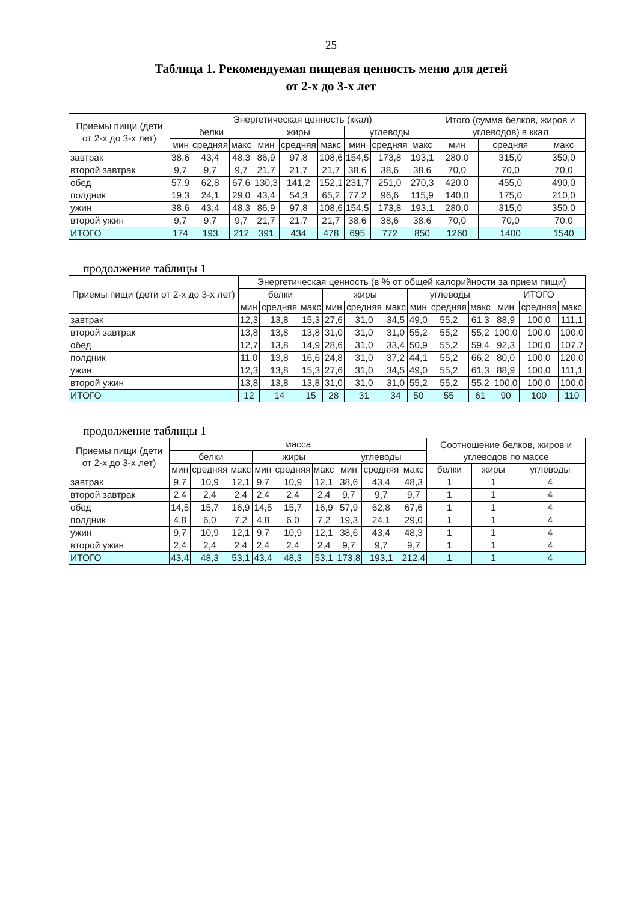25
Таблица 1. Рекомендуемая пищевая ценность меню для детей
от 2-х до 3-х лет
| Приемы пищи (дети от 2-х до 3-х лет) | Энергетическая ценность (ккал) | | | | | | | | | Итого (сумма белков, жиров и углеводов) в ккал | | |
| --- | --- | --- | --- | --- | --- | --- | --- | --- | --- | --- | --- | --- |
| | белки | | | жиры | | | углеводы | | | | | |
| | мин | средняя | макс | мин | средняя | макс | мин | средняя | макс | мин | средняя | макс |
| завтрак | 38,6 | 43,4 | 48,3 | 86,9 | 97,8 | 108,6 | 154,5 | 173,8 | 193,1 | 280,0 | 315,0 | 350,0 |
| второй завтрак | 9,7 | 9,7 | 9,7 | 21,7 | 21,7 | 21,7 | 38,6 | 38,6 | 38,6 | 70,0 | 70,0 | 70,0 |
| обед | 57,9 | 62,8 | 67,6 | 130,3 | 141,2 | 152,1 | 231,7 | 251,0 | 270,3 | 420,0 | 455,0 | 490,0 |
| полдник | 19,3 | 24,1 | 29,0 | 43,4 | 54,3 | 65,2 | 77,2 | 96,6 | 115,9 | 140,0 | 175,0 | 210,0 |
| ужин | 38,6 | 43,4 | 48,3 | 86,9 | 97,8 | 108,6 | 154,5 | 173,8 | 193,1 | 280,0 | 315,0 | 350,0 |
| второй ужин | 9,7 | 9,7 | 9,7 | 21,7 | 21,7 | 21,7 | 38,6 | 38,6 | 38,6 | 70,0 | 70,0 | 70,0 |
| ИТОГО | 174 | 193 | 212 | 391 | 434 | 478 | 695 | 772 | 850 | 1260 | 1400 | 1540 |
продолжение таблицы 1
| Приемы пищи (дети от 2-х до 3-х лет) | Энергетическая ценность (в % от общей калорийности за прием пищи) | | | | | | | | | | | |
| --- | --- | --- | --- | --- | --- | --- | --- | --- | --- | --- | --- | --- |
| | белки | | | жиры | | | углеводы | | | ИТОГО | | |
| | мин | средняя | макс | мин | средняя | макс | мин | средняя | макс | мин | средняя | макс |
| завтрак | 12,3 | 13,8 | 15,3 | 27,6 | 31,0 | 34,5 | 49,0 | 55,2 | 61,3 | 88,9 | 100,0 | 111,1 |
| второй завтрак | 13,8 | 13,8 | 13,8 | 31,0 | 31,0 | 31,0 | 55,2 | 55,2 | 55,2 | 100,0 | 100,0 | 100,0 |
| обед | 12,7 | 13,8 | 14,9 | 28,6 | 31,0 | 33,4 | 50,9 | 55,2 | 59,4 | 92,3 | 100,0 | 107,7 |
| полдник | 11,0 | 13,8 | 16,6 | 24,8 | 31,0 | 37,2 | 44,1 | 55,2 | 66,2 | 80,0 | 100,0 | 120,0 |
| ужин | 12,3 | 13,8 | 15,3 | 27,6 | 31,0 | 34,5 | 49,0 | 55,2 | 61,3 | 88,9 | 100,0 | 111,1 |
| второй ужин | 13,8 | 13,8 | 13,8 | 31,0 | 31,0 | 31,0 | 55,2 | 55,2 | 55,2 | 100,0 | 100,0 | 100,0 |
| ИТОГО | 12 | 14 | 15 | 28 | 31 | 34 | 50 | 55 | 61 | 90 | 100 | 110 |
продолжение таблицы 1
| Приемы пищи (дети от 2-х до 3-х лет) | масса | | | | | | | | | Соотношение белков, жиров и углеводов по массе | | |
| --- | --- | --- | --- | --- | --- | --- | --- | --- | --- | --- | --- | --- |
| | белки | | | жиры | | | углеводы | | | | | |
| | мин | средняя | макс | мин | средняя | макс | мин | средняя | макс | белки | жиры | углеводы |
| завтрак | 9,7 | 10,9 | 12,1 | 9,7 | 10,9 | 12,1 | 38,6 | 43,4 | 48,3 | 1 | 1 | 4 |
| второй завтрак | 2,4 | 2,4 | 2,4 | 2,4 | 2,4 | 2,4 | 9,7 | 9,7 | 9,7 | 1 | 1 | 4 |
| обед | 14,5 | 15,7 | 16,9 | 14,5 | 15,7 | 16,9 | 57,9 | 62,8 | 67,6 | 1 | 1 | 4 |
| полдник | 4,8 | 6,0 | 7,2 | 4,8 | 6,0 | 7,2 | 19,3 | 24,1 | 29,0 | 1 | 1 | 4 |
| ужин | 9,7 | 10,9 | 12,1 | 9,7 | 10,9 | 12,1 | 38,6 | 43,4 | 48,3 | 1 | 1 | 4 |
| второй ужин | 2,4 | 2,4 | 2,4 | 2,4 | 2,4 | 2,4 | 9,7 | 9,7 | 9,7 | 1 | 1 | 4 |
| ИТОГО | 43,4 | 48,3 | 53,1 | 43,4 | 48,3 | 53,1 | 173,8 | 193,1 | 212,4 | 1 | 1 | 4 |